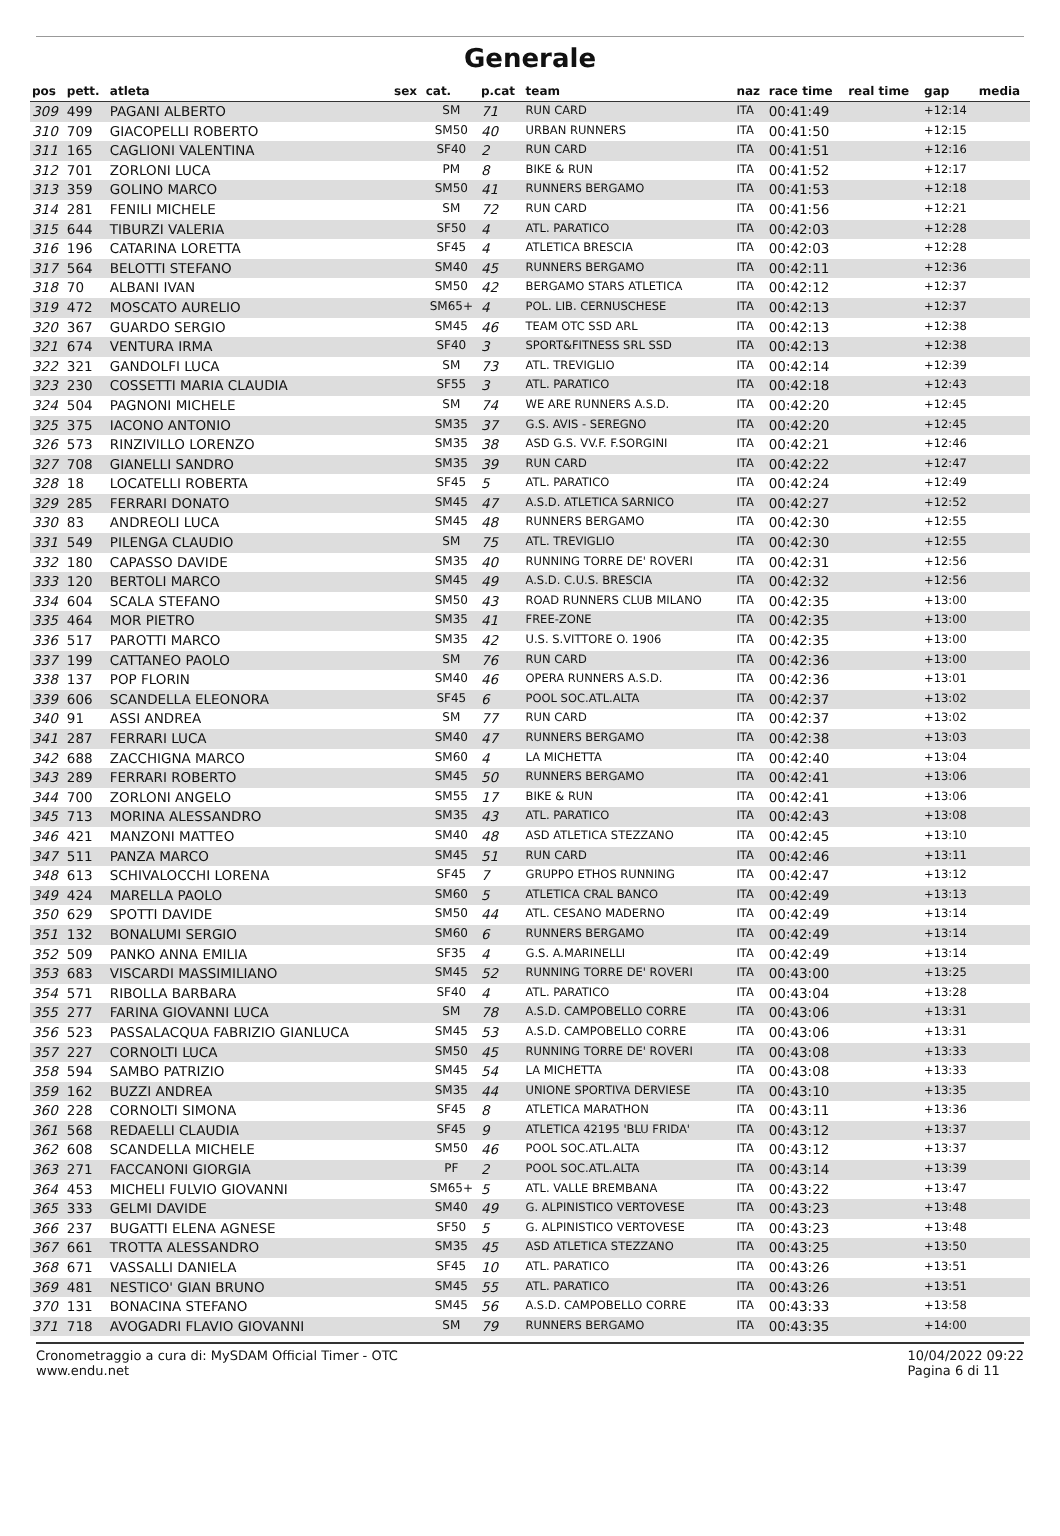Generale
| pos | pett. | atleta | sex | cat. | p.cat | team | naz | race time | real time | gap | media |
| --- | --- | --- | --- | --- | --- | --- | --- | --- | --- | --- | --- |
| 309 | 499 | PAGANI ALBERTO | | SM | 71 | RUN CARD | ITA | 00:41:49 | | +12:14 | |
| 310 | 709 | GIACOPELLI ROBERTO | | SM50 | 40 | URBAN RUNNERS | ITA | 00:41:50 | | +12:15 | |
| 311 | 165 | CAGLIONI VALENTINA | | SF40 | 2 | RUN CARD | ITA | 00:41:51 | | +12:16 | |
| 312 | 701 | ZORLONI LUCA | | PM | 8 | BIKE & RUN | ITA | 00:41:52 | | +12:17 | |
| 313 | 359 | GOLINO MARCO | | SM50 | 41 | RUNNERS BERGAMO | ITA | 00:41:53 | | +12:18 | |
| 314 | 281 | FENILI MICHELE | | SM | 72 | RUN CARD | ITA | 00:41:56 | | +12:21 | |
| 315 | 644 | TIBURZI VALERIA | | SF50 | 4 | ATL. PARATICO | ITA | 00:42:03 | | +12:28 | |
| 316 | 196 | CATARINA LORETTA | | SF45 | 4 | ATLETICA BRESCIA | ITA | 00:42:03 | | +12:28 | |
| 317 | 564 | BELOTTI STEFANO | | SM40 | 45 | RUNNERS BERGAMO | ITA | 00:42:11 | | +12:36 | |
| 318 | 70 | ALBANI IVAN | | SM50 | 42 | BERGAMO STARS ATLETICA | ITA | 00:42:12 | | +12:37 | |
| 319 | 472 | MOSCATO AURELIO | | SM65+ | 4 | POL. LIB. CERNUSCHESE | ITA | 00:42:13 | | +12:37 | |
| 320 | 367 | GUARDO SERGIO | | SM45 | 46 | TEAM OTC SSD ARL | ITA | 00:42:13 | | +12:38 | |
| 321 | 674 | VENTURA IRMA | | SF40 | 3 | SPORT&FITNESS SRL SSD | ITA | 00:42:13 | | +12:38 | |
| 322 | 321 | GANDOLFI LUCA | | SM | 73 | ATL. TREVIGLIO | ITA | 00:42:14 | | +12:39 | |
| 323 | 230 | COSSETTI MARIA CLAUDIA | | SF55 | 3 | ATL. PARATICO | ITA | 00:42:18 | | +12:43 | |
| 324 | 504 | PAGNONI MICHELE | | SM | 74 | WE ARE RUNNERS A.S.D. | ITA | 00:42:20 | | +12:45 | |
| 325 | 375 | IACONO ANTONIO | | SM35 | 37 | G.S. AVIS - SEREGNO | ITA | 00:42:20 | | +12:45 | |
| 326 | 573 | RINZIVILLO LORENZO | | SM35 | 38 | ASD G.S. VV.F. F.SORGINI | ITA | 00:42:21 | | +12:46 | |
| 327 | 708 | GIANELLI SANDRO | | SM35 | 39 | RUN CARD | ITA | 00:42:22 | | +12:47 | |
| 328 | 18 | LOCATELLI ROBERTA | | SF45 | 5 | ATL. PARATICO | ITA | 00:42:24 | | +12:49 | |
| 329 | 285 | FERRARI DONATO | | SM45 | 47 | A.S.D. ATLETICA SARNICO | ITA | 00:42:27 | | +12:52 | |
| 330 | 83 | ANDREOLI LUCA | | SM45 | 48 | RUNNERS BERGAMO | ITA | 00:42:30 | | +12:55 | |
| 331 | 549 | PILENGA CLAUDIO | | SM | 75 | ATL. TREVIGLIO | ITA | 00:42:30 | | +12:55 | |
| 332 | 180 | CAPASSO DAVIDE | | SM35 | 40 | RUNNING TORRE DE' ROVERI | ITA | 00:42:31 | | +12:56 | |
| 333 | 120 | BERTOLI MARCO | | SM45 | 49 | A.S.D. C.U.S. BRESCIA | ITA | 00:42:32 | | +12:56 | |
| 334 | 604 | SCALA STEFANO | | SM50 | 43 | ROAD RUNNERS CLUB MILANO | ITA | 00:42:35 | | +13:00 | |
| 335 | 464 | MOR PIETRO | | SM35 | 41 | FREE-ZONE | ITA | 00:42:35 | | +13:00 | |
| 336 | 517 | PAROTTI MARCO | | SM35 | 42 | U.S. S.VITTORE O. 1906 | ITA | 00:42:35 | | +13:00 | |
| 337 | 199 | CATTANEO PAOLO | | SM | 76 | RUN CARD | ITA | 00:42:36 | | +13:00 | |
| 338 | 137 | POP FLORIN | | SM40 | 46 | OPERA RUNNERS A.S.D. | ITA | 00:42:36 | | +13:01 | |
| 339 | 606 | SCANDELLA ELEONORA | | SF45 | 6 | POOL SOC.ATL.ALTA | ITA | 00:42:37 | | +13:02 | |
| 340 | 91 | ASSI ANDREA | | SM | 77 | RUN CARD | ITA | 00:42:37 | | +13:02 | |
| 341 | 287 | FERRARI LUCA | | SM40 | 47 | RUNNERS BERGAMO | ITA | 00:42:38 | | +13:03 | |
| 342 | 688 | ZACCHIGNA MARCO | | SM60 | 4 | LA MICHETTA | ITA | 00:42:40 | | +13:04 | |
| 343 | 289 | FERRARI ROBERTO | | SM45 | 50 | RUNNERS BERGAMO | ITA | 00:42:41 | | +13:06 | |
| 344 | 700 | ZORLONI ANGELO | | SM55 | 17 | BIKE & RUN | ITA | 00:42:41 | | +13:06 | |
| 345 | 713 | MORINA ALESSANDRO | | SM35 | 43 | ATL. PARATICO | ITA | 00:42:43 | | +13:08 | |
| 346 | 421 | MANZONI MATTEO | | SM40 | 48 | ASD ATLETICA STEZZANO | ITA | 00:42:45 | | +13:10 | |
| 347 | 511 | PANZA MARCO | | SM45 | 51 | RUN CARD | ITA | 00:42:46 | | +13:11 | |
| 348 | 613 | SCHIVALOCCHI LORENA | | SF45 | 7 | GRUPPO ETHOS RUNNING | ITA | 00:42:47 | | +13:12 | |
| 349 | 424 | MARELLA PAOLO | | SM60 | 5 | ATLETICA CRAL BANCO | ITA | 00:42:49 | | +13:13 | |
| 350 | 629 | SPOTTI DAVIDE | | SM50 | 44 | ATL. CESANO MADERNO | ITA | 00:42:49 | | +13:14 | |
| 351 | 132 | BONALUMI SERGIO | | SM60 | 6 | RUNNERS BERGAMO | ITA | 00:42:49 | | +13:14 | |
| 352 | 509 | PANKO ANNA EMILIA | | SF35 | 4 | G.S. A.MARINELLI | ITA | 00:42:49 | | +13:14 | |
| 353 | 683 | VISCARDI MASSIMILIANO | | SM45 | 52 | RUNNING TORRE DE' ROVERI | ITA | 00:43:00 | | +13:25 | |
| 354 | 571 | RIBOLLA BARBARA | | SF40 | 4 | ATL. PARATICO | ITA | 00:43:04 | | +13:28 | |
| 355 | 277 | FARINA GIOVANNI LUCA | | SM | 78 | A.S.D. CAMPOBELLO CORRE | ITA | 00:43:06 | | +13:31 | |
| 356 | 523 | PASSALACQUA FABRIZIO GIANLUCA | | SM45 | 53 | A.S.D. CAMPOBELLO CORRE | ITA | 00:43:06 | | +13:31 | |
| 357 | 227 | CORNOLTI LUCA | | SM50 | 45 | RUNNING TORRE DE' ROVERI | ITA | 00:43:08 | | +13:33 | |
| 358 | 594 | SAMBO PATRIZIO | | SM45 | 54 | LA MICHETTA | ITA | 00:43:08 | | +13:33 | |
| 359 | 162 | BUZZI ANDREA | | SM35 | 44 | UNIONE SPORTIVA DERVIESE | ITA | 00:43:10 | | +13:35 | |
| 360 | 228 | CORNOLTI SIMONA | | SF45 | 8 | ATLETICA MARATHON | ITA | 00:43:11 | | +13:36 | |
| 361 | 568 | REDAELLI CLAUDIA | | SF45 | 9 | ATLETICA 42195 'BLU FRIDA' | ITA | 00:43:12 | | +13:37 | |
| 362 | 608 | SCANDELLA MICHELE | | SM50 | 46 | POOL SOC.ATL.ALTA | ITA | 00:43:12 | | +13:37 | |
| 363 | 271 | FACCANONI GIORGIA | | PF | 2 | POOL SOC.ATL.ALTA | ITA | 00:43:14 | | +13:39 | |
| 364 | 453 | MICHELI FULVIO GIOVANNI | | SM65+ | 5 | ATL. VALLE BREMBANA | ITA | 00:43:22 | | +13:47 | |
| 365 | 333 | GELMI DAVIDE | | SM40 | 49 | G. ALPINISTICO VERTOVESE | ITA | 00:43:23 | | +13:48 | |
| 366 | 237 | BUGATTI ELENA AGNESE | | SF50 | 5 | G. ALPINISTICO VERTOVESE | ITA | 00:43:23 | | +13:48 | |
| 367 | 661 | TROTTA ALESSANDRO | | SM35 | 45 | ASD ATLETICA STEZZANO | ITA | 00:43:25 | | +13:50 | |
| 368 | 671 | VASSALLI DANIELA | | SF45 | 10 | ATL. PARATICO | ITA | 00:43:26 | | +13:51 | |
| 369 | 481 | NESTICO' GIAN BRUNO | | SM45 | 55 | ATL. PARATICO | ITA | 00:43:26 | | +13:51 | |
| 370 | 131 | BONACINA STEFANO | | SM45 | 56 | A.S.D. CAMPOBELLO CORRE | ITA | 00:43:33 | | +13:58 | |
| 371 | 718 | AVOGADRI FLAVIO GIOVANNI | | SM | 79 | RUNNERS BERGAMO | ITA | 00:43:35 | | +14:00 | |
Cronometraggio a cura di: MySDAM Official Timer - OTC
www.endu.net
10/04/2022 09:22
Pagina 6 di 11